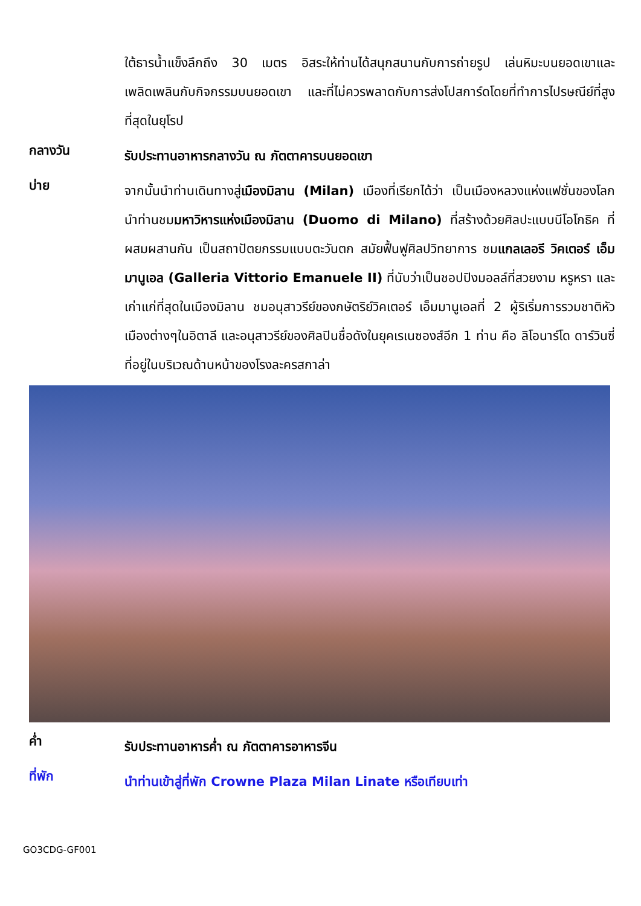ใต้ธารน้ำแข็งลึกถึง 30 เมตร อิสระให้ท่านได้สนุกสนานกับการถ่ายรูป เล่นหิมะบนยอดเขาและเพลิดเพลินกับกิจกรรมบนยอดเขา และที่ไม่ควรพลาดกับการส่งโปสการ์ดโดยที่ทำการไปรษณีย์ที่สูงที่สุดในยุโรป
กลางวัน
รับประทานอาหารกลางวัน ณ ภัตตาคารบนยอดเขา
บ่าย
จากนั้นนำท่านเดินทางสู่เมืองมิลาน (Milan) เมืองที่เรียกได้ว่า เป็นเมืองหลวงแห่งแฟชั่นของโลก นำท่านชมมหาวิหารแห่งเมืองมิลาน (Duomo di Milano) ที่สร้างด้วยศิลปะแบบนีโอโกธิค ที่ผสมผสานกัน เป็นสถาปัตยกรรมแบบตะวันตก สมัยฟื้นฟูศิลปวิทยาการ ชมแกลเลอรี วิคเตอร์ เอ็มมานูเอล (Galleria Vittorio Emanuele II) ที่นับว่าเป็นชอปปิงมอลล์ที่สวยงาม หรูหรา และเก่าแก่ที่สุดในเมืองมิลาน ชมอนุสาวรีย์ของกษัตริย์วิคเตอร์ เอ็มมานูเอลที่ 2 ผู้ริเริ่มการรวมชาติหัวเมืองต่างๆในอิตาลี และอนุสาวรีย์ของศิลปินชื่อดังในยุคเรเนซองส์อีก 1 ท่าน คือ ลิโอนาร์โด ดาร์วินซี่ ที่อยู่ในบริเวณด้านหน้าของโรงละครสกาล่า
ค่ำ
รับประทานอาหารค่ำ ณ ภัตตาคารอาหารจีน
ที่พัก
นำท่านเข้าสู่ที่พัก Crowne Plaza Milan Linate หรือเทียบเท่า
GO3CDG-GF001